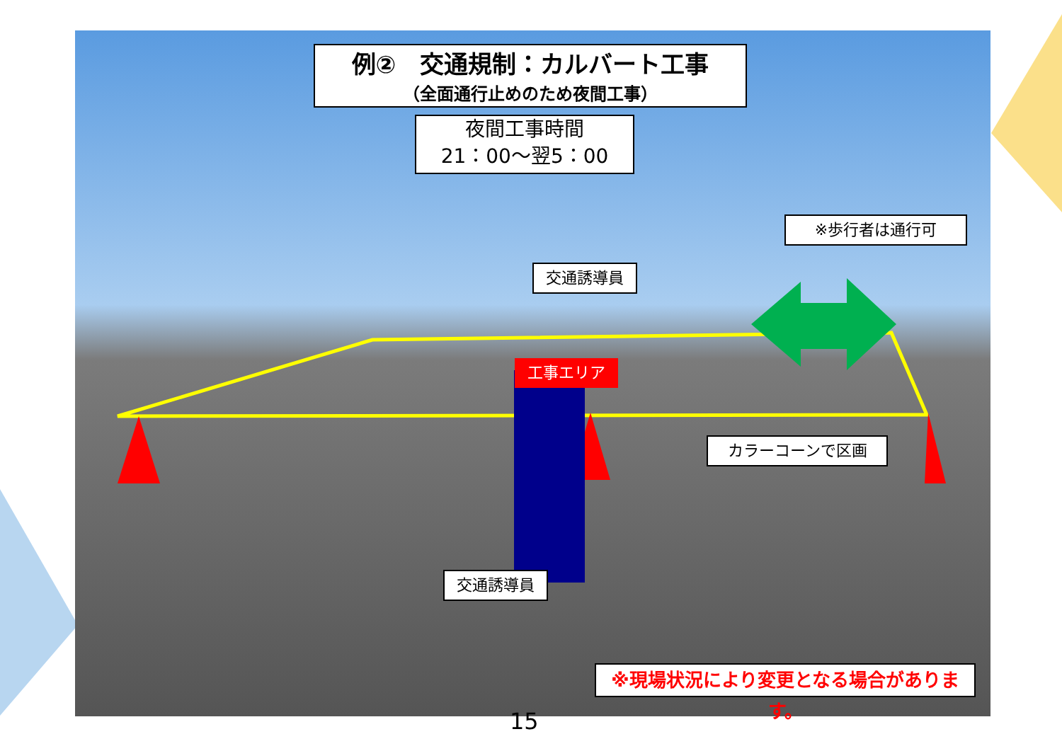例②　交通規制：カルバート工事
（全面通行止めのため夜間工事）
夜間工事時間
21：00～翌5：00
※歩行者は通行可
交通誘導員
工事エリア
カラーコーンで区画
交通誘導員
※現場状況により変更となる場合があります。
15